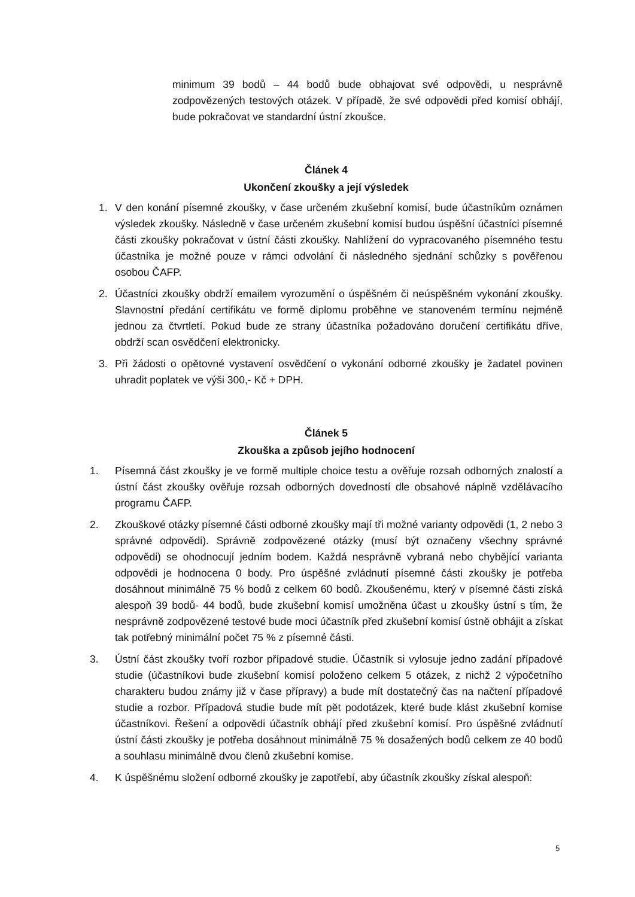minimum 39 bodů – 44 bodů bude obhajovat své odpovědi, u nesprávně zodpovězených testových otázek. V případě, že své odpovědi před komisí obhájí, bude pokračovat ve standardní ústní zkoušce.
Článek 4
Ukončení zkoušky a její výsledek
1. V den konání písemné zkoušky, v čase určeném zkušební komisí, bude účastníkům oznámen výsledek zkoušky. Následně v čase určeném zkušební komisí budou úspěšní účastníci písemné části zkoušky pokračovat v ústní části zkoušky. Nahlížení do vypracovaného písemného testu účastníka je možné pouze v rámci odvolání či následného sjednání schůzky s pověřenou osobou ČAFP.
2. Účastníci zkoušky obdrží emailem vyrozumění o úspěšném či neúspěšném vykonání zkoušky. Slavnostní předání certifikátu ve formě diplomu proběhne ve stanoveném termínu nejméně jednou za čtvrtletí. Pokud bude ze strany účastníka požadováno doručení certifikátu dříve, obdrží scan osvědčení elektronicky.
3. Při žádosti o opětovné vystavení osvědčení o vykonání odborné zkoušky je žadatel povinen uhradit poplatek ve výši 300,- Kč + DPH.
Článek 5
Zkouška a způsob jejího hodnocení
1. Písemná část zkoušky je ve formě multiple choice testu a ověřuje rozsah odborných znalostí a ústní část zkoušky ověřuje rozsah odborných dovedností dle obsahové náplně vzdělávacího programu ČAFP.
2. Zkouškové otázky písemné části odborné zkoušky mají tři možné varianty odpovědi (1, 2 nebo 3 správné odpovědi). Správně zodpovězené otázky (musí být označeny všechny správné odpovědi) se ohodnocují jedním bodem. Každá nesprávně vybraná nebo chybějící varianta odpovědi je hodnocena 0 body. Pro úspěšné zvládnutí písemné části zkoušky je potřeba dosáhnout minimálně 75 % bodů z celkem 60 bodů. Zkoušenému, který v písemné části získá alespoň 39 bodů- 44 bodů, bude zkušební komisí umožněna účast u zkoušky ústní s tím, že nesprávně zodpovězené testové bude moci účastník před zkušební komisí ústně obhájit a získat tak potřebný minimální počet 75 % z písemné části.
3. Ústní část zkoušky tvoří rozbor případové studie. Účastník si vylosuje jedno zadání případové studie (účastníkovi bude zkušební komisí položeno celkem 5 otázek, z nichž 2 výpočetního charakteru budou známy již v čase přípravy) a bude mít dostatečný čas na načtení případové studie a rozbor. Případová studie bude mít pět podotázek, které bude klást zkušební komise účastníkovi. Řešení a odpovědi účastník obhájí před zkušební komisí. Pro úspěšné zvládnutí ústní části zkoušky je potřeba dosáhnout minimálně 75 % dosažených bodů celkem ze 40 bodů a souhlasu minimálně dvou členů zkušební komise.
4. K úspěšnému složení odborné zkoušky je zapotřebí, aby účastník zkoušky získal alespoň:
5